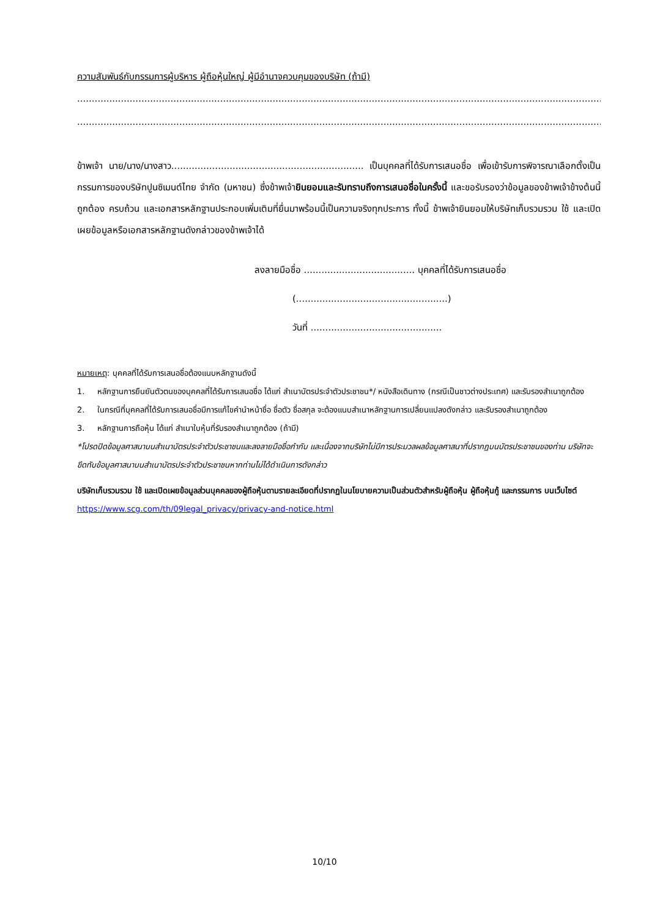ความสัมพันธ์กับกรรมการผู้บริหาร ผู้ถือหุ้นใหญ่ ผู้มีอำนาจควบคุมของบริษัท (ถ้ามี)
..............................................................................................................................................................................................
..............................................................................................................................................................................................
ข้าพเจ้า นาย/นาง/นางสาว.................................................................. เป็นบุคคลที่ได้รับการเสนอชื่อ เพื่อเข้ารับการพิจารณาเลือกตั้งเป็นกรรมการของบริษัทปูนซิเมนต์ไทย จำกัด (มหาชน) ซึ่งข้าพเจ้ายินยอมและรับทราบถึงการเสนอชื่อในครั้งนี้ และขอรับรองว่าข้อมูลของข้าพเจ้าข้างต้นนี้ถูกต้อง ครบถ้วน และเอกสารหลักฐานประกอบเพิ่มเติมที่ยื่นมาพร้อมนี้เป็นความจริงทุกประการ ทั้งนี้ ข้าพเจ้ายินยอมให้บริษัทเก็บรวมรวม ใช้ และเปิดเผยข้อมูลหรือเอกสารหลักฐานดังกล่าวของข้าพเจ้าได้
ลงลายมือชื่อ ...................................... บุคคลที่ได้รับการเสนอชื่อ
(....................................................)
วันที่ .............................................
หมายเหตุ: บุคคลที่ได้รับการเสนอชื่อต้องแนบหลักฐานดังนี้
1. หลักฐานการยืนยันตัวตนของบุคคลที่ได้รับการเสนอชื่อ ได้แก่ สำเนาบัตรประจำตัวประชาชน*/ หนังสือเดินทาง (กรณีเป็นชาวต่างประเทศ) และรับรองสำเนาถูกต้อง
2. ในกรณีที่บุคคลที่ได้รับการเสนอชื่อมีการแก้ไขคำนำหน้าชื่อ ชื่อตัว ชื่อสกุล จะต้องแนบสำเนาหลักฐานการเปลี่ยนแปลงดังกล่าว และรับรองสำเนาถูกต้อง
3. หลักฐานการถือหุ้น ได้แก่ สำเนาใบหุ้นที่รับรองสำเนาถูกต้อง (ถ้ามี)
*โปรดปิดข้อมูลศาสนาบนสำเนาบัตรประจำตัวประชาชนและลงลายมือชื่อกำกับ และเนื่องจากบริษัทไม่มีการประมวลผลข้อมูลศาสนาที่ปรากฏบนบัตรประชาชนของท่าน บริษัทจะขีดทับข้อมูลศาสนาบนสำเนาบัตรประจำตัวประชาชนหากท่านไม่ได้ดำเนินการดังกล่าว
บริษัทเก็บรวมรวม ใช้ และเปิดเผยข้อมูลส่วนบุคคลของผู้ถือหุ้นตามรายละเอียดที่ปรากฏในนโยบายความเป็นส่วนตัวสำหรับผู้ถือหุ้น ผู้ถือหุ้นกู้ และกรรมการ บนเว็บไซต์ https://www.scg.com/th/09legal_privacy/privacy-and-notice.html
10/10